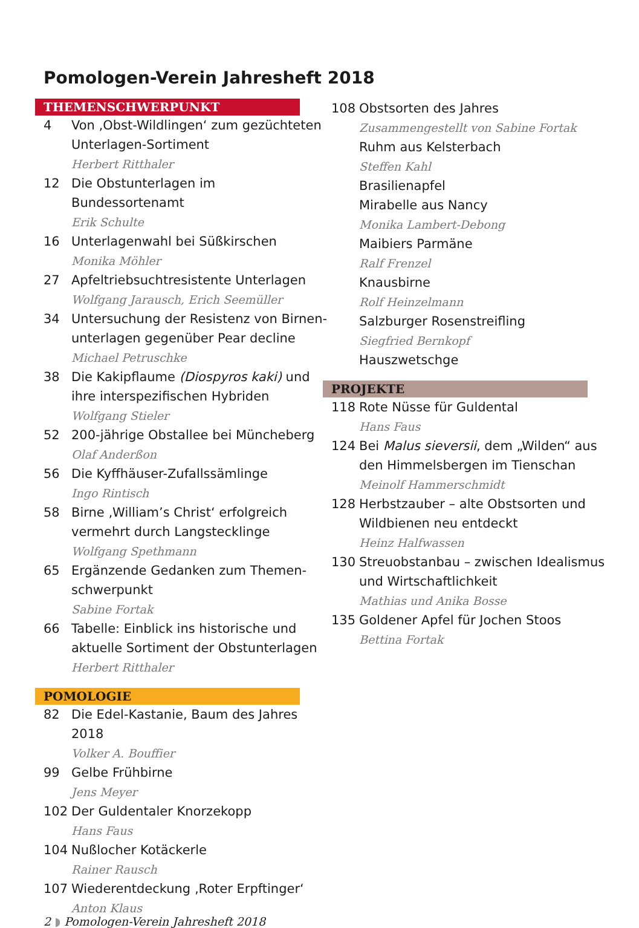Pomologen-Verein Jahresheft 2018
THEMENSCHWERPUNKT
4 Von ‚Obst-Wildlingen‘ zum gezüchteten Unterlagen-Sortiment
Herbert Ritthaler
12 Die Obstunterlagen im Bundessortenamt
Erik Schulte
16 Unterlagenwahl bei Süßkirschen
Monika Möhler
27 Apfeltriebsuchtresistente Unterlagen
Wolfgang Jarausch, Erich Seemüller
34 Untersuchung der Resistenz von Birnen-unterlagen gegenüber Pear decline
Michael Petruschke
38 Die Kakipflaume (Diospyros kaki) und ihre interspezifischen Hybriden
Wolfgang Stieler
52 200-jährige Obstallee bei Müncheberg
Olaf Anderßon
56 Die Kyffhäuser-Zufallssämlinge
Ingo Rintisch
58 Birne ‚William’s Christ‘ erfolgreich vermehrt durch Langstecklinge
Wolfgang Spethmann
65 Ergänzende Gedanken zum Themen-schwerpunkt
Sabine Fortak
66 Tabelle: Einblick ins historische und aktuelle Sortiment der Obstunterlagen
Herbert Ritthaler
POMOLOGIE
82 Die Edel-Kastanie, Baum des Jahres 2018
Volker A. Bouffier
99 Gelbe Frühbirne
Jens Meyer
102 Der Guldentaler Knorzekopp
Hans Faus
104 Nußlocher Kotäckerle
Rainer Rausch
107 Wiederentdeckung ‚Roter Erpftinger‘
Anton Klaus
108 Obstsorten des Jahres
Zusammengestellt von Sabine Fortak
Ruhm aus Kelsterbach
Steffen Kahl
Brasilienapfel
Mirabelle aus Nancy
Monika Lambert-Debong
Maibiers Parmäne
Ralf Frenzel
Knausbirne
Rolf Heinzelmann
Salzburger Rosenstreifling
Siegfried Bernkopf
Hauszwetschge
PROJEKTE
118 Rote Nüsse für Guldental
Hans Faus
124 Bei Malus sieversii, dem „Wilden“ aus den Himmelsbergen im Tienschan
Meinolf Hammerschmidt
128 Herbstzauber – alte Obstsorten und Wildbienen neu entdeckt
Heinz Halfwassen
130 Streuobstanbau – zwischen Idealismus und Wirtschaftlichkeit
Mathias und Anika Bosse
135 Goldener Apfel für Jochen Stoos
Bettina Fortak
2 ◗ Pomologen-Verein Jahresheft 2018